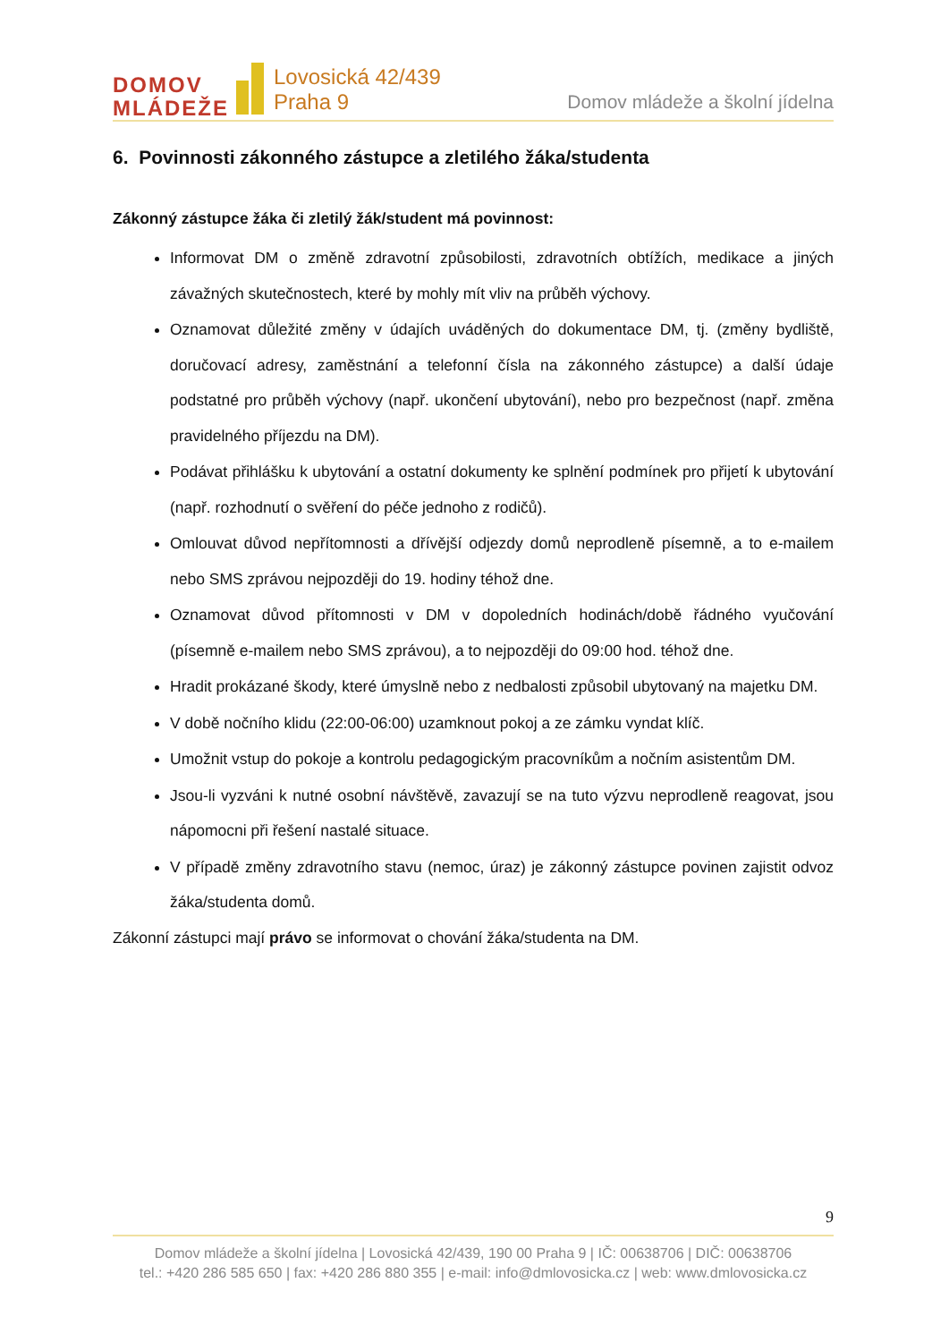DOMOV
MLÁDEŽE
Lovosická 42/439
Praha 9
Domov mládeže a školní jídelna
6. Povinnosti zákonného zástupce a zletilého žáka/studenta
Zákonný zástupce žáka či zletilý žák/student má povinnost:
Informovat DM o změně zdravotní způsobilosti, zdravotních obtížích, medikace a jiných závažných skutečnostech, které by mohly mít vliv na průběh výchovy.
Oznamovat důležité změny v údajích uváděných do dokumentace DM, tj. (změny bydliště, doručovací adresy, zaměstnání a telefonní čísla na zákonného zástupce) a další údaje podstatné pro průběh výchovy (např. ukončení ubytování), nebo pro bezpečnost (např. změna pravidelného příjezdu na DM).
Podávat přihlášku k ubytování a ostatní dokumenty ke splnění podmínek pro přijetí k ubytování (např. rozhodnutí o svěření do péče jednoho z rodičů).
Omlouvat důvod nepřítomnosti a dřívější odjezdy domů neprodleně písemně, a to e-mailem nebo SMS zprávou nejpozději do 19. hodiny téhož dne.
Oznamovat důvod přítomnosti v DM v dopoledních hodinách/době řádného vyučování (písemně e-mailem nebo SMS zprávou), a to nejpozději do 09:00 hod. téhož dne.
Hradit prokázané škody, které úmyslně nebo z nedbalosti způsobil ubytovaný na majetku DM.
V době nočního klidu (22:00-06:00) uzamknout pokoj a ze zámku vyndat klíč.
Umožnit vstup do pokoje a kontrolu pedagogickým pracovníkům a nočním asistentům DM.
Jsou-li vyzváni k nutné osobní návštěvě, zavazují se na tuto výzvu neprodleně reagovat, jsou nápomocni při řešení nastalé situace.
V případě změny zdravotního stavu (nemoc, úraz) je zákonný zástupce povinen zajistit odvoz žáka/studenta domů.
Zákonní zástupci mají právo se informovat o chování žáka/studenta na DM.
9
Domov mládeže a školní jídelna | Lovosická 42/439, 190 00 Praha 9 | IČ: 00638706 | DIČ: 00638706
tel.: +420 286 585 650 | fax: +420 286 880 355 | e-mail: info@dmlovosicka.cz | web: www.dmlovosicka.cz